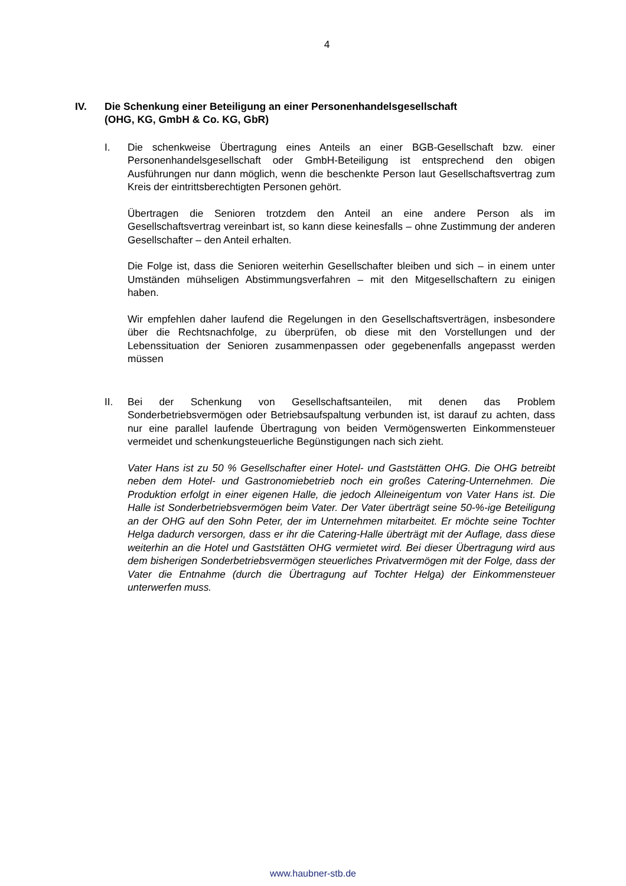4
IV. Die Schenkung einer Beteiligung an einer Personenhandelsgesellschaft
(OHG, KG, GmbH & Co. KG, GbR)
I. Die schenkweise Übertragung eines Anteils an einer BGB-Gesellschaft bzw. einer Personenhandelsgesellschaft oder GmbH-Beteiligung ist entsprechend den obigen Ausführungen nur dann möglich, wenn die beschenkte Person laut Gesellschaftsvertrag zum Kreis der eintrittsberechtigten Personen gehört.
Übertragen die Senioren trotzdem den Anteil an eine andere Person als im Gesellschaftsvertrag vereinbart ist, so kann diese keinesfalls – ohne Zustimmung der anderen Gesellschafter – den Anteil erhalten.
Die Folge ist, dass die Senioren weiterhin Gesellschafter bleiben und sich – in einem unter Umständen mühseligen Abstimmungsverfahren – mit den Mitgesellschaftern zu einigen haben.
Wir empfehlen daher laufend die Regelungen in den Gesellschaftsverträgen, insbesondere über die Rechtsnachfolge, zu überprüfen, ob diese mit den Vorstellungen und der Lebenssituation der Senioren zusammenpassen oder gegebenenfalls angepasst werden müssen
II. Bei der Schenkung von Gesellschaftsanteilen, mit denen das Problem Sonderbetriebsvermögen oder Betriebsaufspaltung verbunden ist, ist darauf zu achten, dass nur eine parallel laufende Übertragung von beiden Vermögenswerten Einkommensteuer vermeidet und schenkungsteuerliche Begünstigungen nach sich zieht.
Vater Hans ist zu 50 % Gesellschafter einer Hotel- und Gaststätten OHG. Die OHG betreibt neben dem Hotel- und Gastronomiebetrieb noch ein großes Catering-Unternehmen. Die Produktion erfolgt in einer eigenen Halle, die jedoch Alleineigentum von Vater Hans ist. Die Halle ist Sonderbetriebsvermögen beim Vater. Der Vater überträgt seine 50-%-ige Beteiligung an der OHG auf den Sohn Peter, der im Unternehmen mitarbeitet. Er möchte seine Tochter Helga dadurch versorgen, dass er ihr die Catering-Halle überträgt mit der Auflage, dass diese weiterhin an die Hotel und Gaststätten OHG vermietet wird. Bei dieser Übertragung wird aus dem bisherigen Sonderbetriebsvermögen steuerliches Privatvermögen mit der Folge, dass der Vater die Entnahme (durch die Übertragung auf Tochter Helga) der Einkommensteuer unterwerfen muss.
www.haubner-stb.de